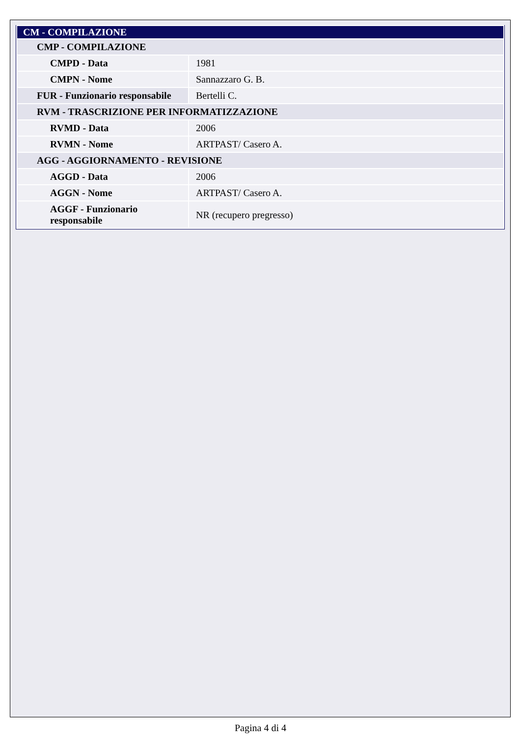| CM - COMPILAZIONE | |
| CMP - COMPILAZIONE | |
| CMPD - Data | 1981 |
| CMPN - Nome | Sannazzaro G. B. |
| FUR - Funzionario responsabile | Bertelli C. |
| RVM - TRASCRIZIONE PER INFORMATIZZAZIONE | |
| RVMD - Data | 2006 |
| RVMN - Nome | ARTPAST/ Casero A. |
| AGG - AGGIORNAMENTO - REVISIONE | |
| AGGD - Data | 2006 |
| AGGN - Nome | ARTPAST/ Casero A. |
| AGGF - Funzionario responsabile | NR (recupero pregresso) |
Pagina 4 di 4